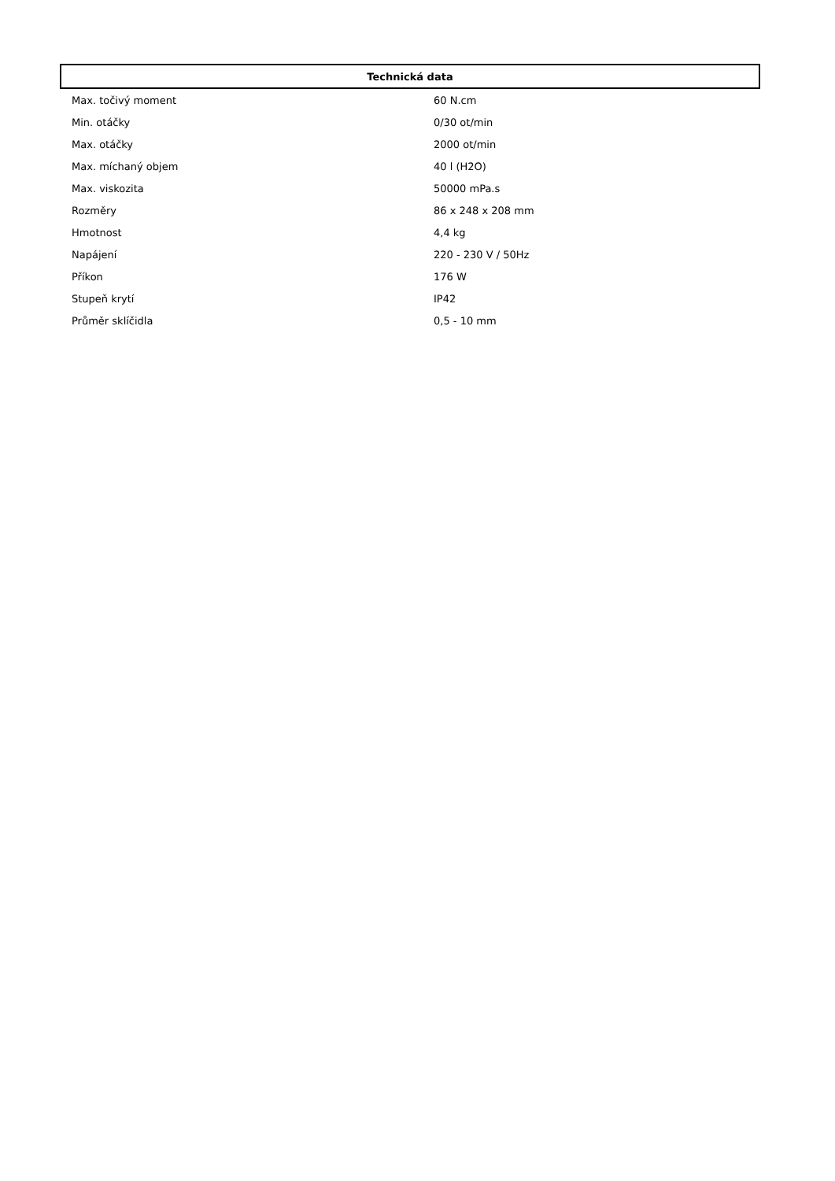| Technická data | |
| --- | --- |
| Max. točivý moment | 60 N.cm |
| Min. otáčky | 0/30 ot/min |
| Max. otáčky | 2000 ot/min |
| Max. míchaný objem | 40 l (H2O) |
| Max. viskozita | 50000 mPa.s |
| Rozměry | 86 x 248 x 208 mm |
| Hmotnost | 4,4 kg |
| Napájení | 220 - 230 V / 50Hz |
| Příkon | 176 W |
| Stupeň krytí | IP42 |
| Průměr sklíčidla | 0,5 - 10 mm |